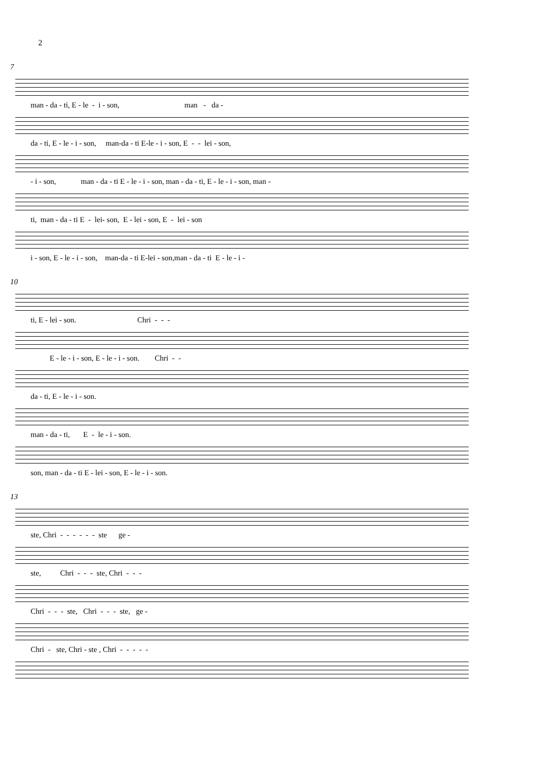2
7
man - da - ti, E - le - i - son, man - da -
da - ti, E - le - i - son, man-da - ti E-le - i - son, E - - lei - son,
- i - son, man - da - ti E - le - i - son, man - da - ti, E - le - i - son, man -
ti, man - da - ti E - lei- son, E - lei - son, E - lei - son
i - son, E - le - i - son, man-da - ti E-lei - son,man - da - ti E - le - i -
10
ti, E - lei - son. Chri - - -
E - le - i - son, E - le - i - son. Chri - -
da - ti, E - le - i - son.
man - da - ti, E - le - i - son.
son, man - da - ti E - lei - son, E - le - i - son.
13
ste, Chri - - - - - - ste ge -
ste, Chri - - - ste, Chri - - -
Chri - - - ste, Chri - - - ste, ge -
Chri - ste, Chri - ste , Chri - - - - -